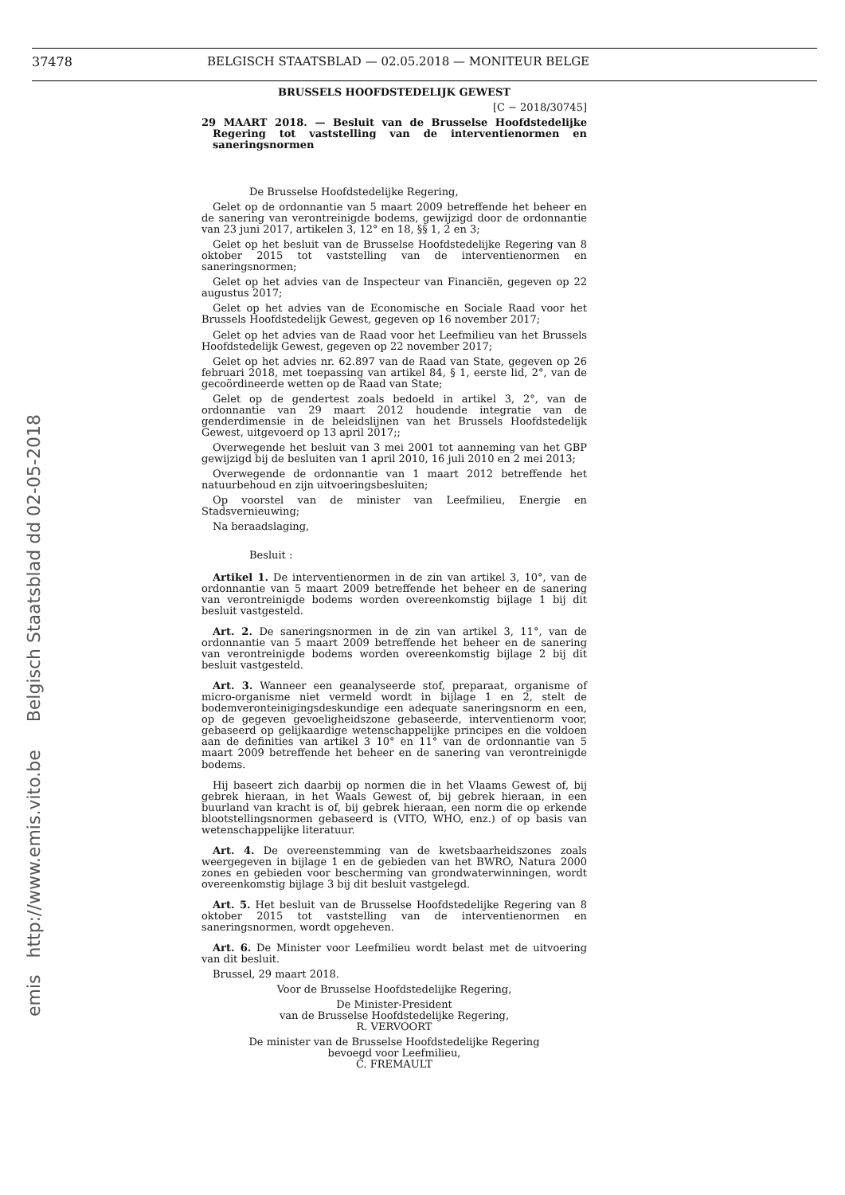37478 BELGISCH STAATSBLAD — 02.05.2018 — MONITEUR BELGE
emis http://www.emis.vito.be Belgisch Staatsblad dd 02-05-2018
BRUSSELS HOOFDSTEDELIJK GEWEST
[C − 2018/30745]
29 MAART 2018. — Besluit van de Brusselse Hoofdstedelijke Regering tot vaststelling van de interventienormen en saneringsnormen
De Brusselse Hoofdstedelijke Regering,
Gelet op de ordonnantie van 5 maart 2009 betreffende het beheer en de sanering van verontreinigde bodems, gewijzigd door de ordonnantie van 23 juni 2017, artikelen 3, 12° en 18, §§ 1, 2 en 3;
Gelet op het besluit van de Brusselse Hoofdstedelijke Regering van 8 oktober 2015 tot vaststelling van de interventienormen en saneringsnormen;
Gelet op het advies van de Inspecteur van Financiën, gegeven op 22 augustus 2017;
Gelet op het advies van de Economische en Sociale Raad voor het Brussels Hoofdstedelijk Gewest, gegeven op 16 november 2017;
Gelet op het advies van de Raad voor het Leefmilieu van het Brussels Hoofdstedelijk Gewest, gegeven op 22 november 2017;
Gelet op het advies nr. 62.897 van de Raad van State, gegeven op 26 februari 2018, met toepassing van artikel 84, § 1, eerste lid, 2°, van de gecoördineerde wetten op de Raad van State;
Gelet op de gendertest zoals bedoeld in artikel 3, 2°, van de ordonnantie van 29 maart 2012 houdende integratie van de genderdimensie in de beleidslijnen van het Brussels Hoofdstedelijk Gewest, uitgevoerd op 13 april 2017;;
Overwegende het besluit van 3 mei 2001 tot aanneming van het GBP gewijzigd bij de besluiten van 1 april 2010, 16 juli 2010 en 2 mei 2013;
Overwegende de ordonnantie van 1 maart 2012 betreffende het natuurbehoud en zijn uitvoeringsbesluiten;
Op voorstel van de minister van Leefmilieu, Energie en Stadsvernieuwing;
Na beraadslaging,
Besluit :
Artikel 1. De interventienormen in de zin van artikel 3, 10°, van de ordonnantie van 5 maart 2009 betreffende het beheer en de sanering van verontreinigde bodems worden overeenkomstig bijlage 1 bij dit besluit vastgesteld.
Art. 2. De saneringsnormen in de zin van artikel 3, 11°, van de ordonnantie van 5 maart 2009 betreffende het beheer en de sanering van verontreinigde bodems worden overeenkomstig bijlage 2 bij dit besluit vastgesteld.
Art. 3. Wanneer een geanalyseerde stof, preparaat, organisme of micro-organisme niet vermeld wordt in bijlage 1 en 2, stelt de bodemveronteinigingsdeskundige een adequate saneringsnorm en een, op de gegeven gevoeligheidszone gebaseerde, interventienorm voor, gebaseerd op gelijkaardige wetenschappelijke principes en die voldoen aan de definities van artikel 3 10° en 11° van de ordonnantie van 5 maart 2009 betreffende het beheer en de sanering van verontreinigde bodems.
Hij baseert zich daarbij op normen die in het Vlaams Gewest of, bij gebrek hieraan, in het Waals Gewest of, bij gebrek hieraan, in een buurland van kracht is of, bij gebrek hieraan, een norm die op erkende blootstellingsnormen gebaseerd is (VITO, WHO, enz.) of op basis van wetenschappelijke literatuur.
Art. 4. De overeenstemming van de kwetsbaarheidszones zoals weergegeven in bijlage 1 en de gebieden van het BWRO, Natura 2000 zones en gebieden voor bescherming van grondwaterwinningen, wordt overeenkomstig bijlage 3 bij dit besluit vastgelegd.
Art. 5. Het besluit van de Brusselse Hoofdstedelijke Regering van 8 oktober 2015 tot vaststelling van de interventienormen en saneringsnormen, wordt opgeheven.
Art. 6. De Minister voor Leefmilieu wordt belast met de uitvoering van dit besluit.
Brussel, 29 maart 2018.
Voor de Brusselse Hoofdstedelijke Regering,
De Minister-President
van de Brusselse Hoofdstedelijke Regering,
R. VERVOORT
De minister van de Brusselse Hoofdstedelijke Regering
bevoegd voor Leefmilieu,
C. FREMAULT